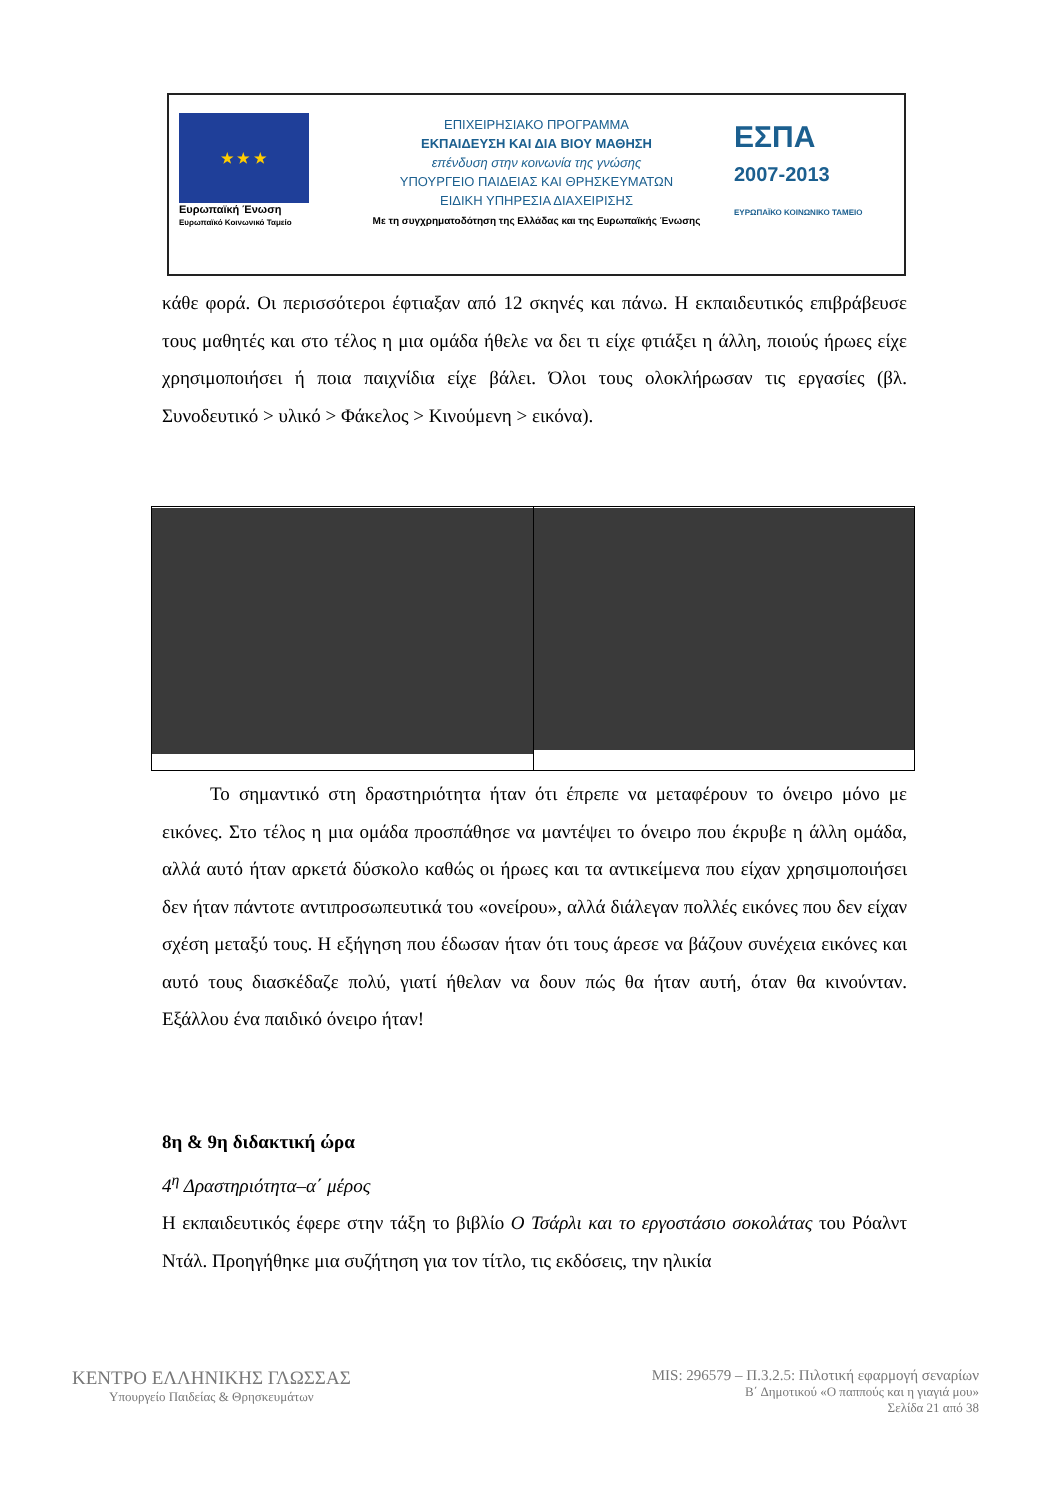★ ★ ★
Ευρωπαϊκή Ένωση
Ευρωπαϊκό Κοινωνικό Ταμείο
ΕΠΙΧΕΙΡΗΣΙΑΚΟ ΠΡΟΓΡΑΜΜΑ
ΕΚΠΑΙΔΕΥΣΗ ΚΑΙ ΔΙΑ ΒΙΟΥ ΜΑΘΗΣΗ
επένδυση στην κοινωνία της γνώσης
ΥΠΟΥΡΓΕΙΟ ΠΑΙΔΕΙΑΣ ΚΑΙ ΘΡΗΣΚΕΥΜΑΤΩΝ
ΕΙΔΙΚΗ ΥΠΗΡΕΣΙΑ ΔΙΑΧΕΙΡΙΣΗΣ
Με τη συγχρηματοδότηση της Ελλάδας και της Ευρωπαϊκής Ένωσης
ΕΣΠΑ
2007-2013
ΕΥΡΩΠΑΪΚΟ ΚΟΙΝΩΝΙΚΟ ΤΑΜΕΙΟ
κάθε φορά. Οι περισσότεροι έφτιαξαν από 12 σκηνές και πάνω. Η εκπαιδευτικός επιβράβευσε τους μαθητές και στο τέλος η μια ομάδα ήθελε να δει τι είχε φτιάξει η άλλη, ποιούς ήρωες είχε χρησιμοποιήσει ή ποια παιχνίδια είχε βάλει. Όλοι τους ολοκλήρωσαν τις εργασίες (βλ. Συνοδευτικό > υλικό > Φάκελος > Κινούμενη > εικόνα).
Το σημαντικό στη δραστηριότητα ήταν ότι έπρεπε να μεταφέρουν το όνειρο μόνο με εικόνες. Στο τέλος η μια ομάδα προσπάθησε να μαντέψει το όνειρο που έκρυβε η άλλη ομάδα, αλλά αυτό ήταν αρκετά δύσκολο καθώς οι ήρωες και τα αντικείμενα που είχαν χρησιμοποιήσει δεν ήταν πάντοτε αντιπροσωπευτικά του «ονείρου», αλλά διάλεγαν πολλές εικόνες που δεν είχαν σχέση μεταξύ τους. Η εξήγηση που έδωσαν ήταν ότι τους άρεσε να βάζουν συνέχεια εικόνες και αυτό τους διασκέδαζε πολύ, γιατί ήθελαν να δουν πώς θα ήταν αυτή, όταν θα κινούνταν. Εξάλλου ένα παιδικό όνειρο ήταν!
8η & 9η διδακτική ώρα
4<sup>η</sup> Δραστηριότητα–α΄ μέρος
Η εκπαιδευτικός έφερε στην τάξη το βιβλίο Ο Τσάρλι και το εργοστάσιο σοκολάτας του Ρόαλντ Ντάλ. Προηγήθηκε μια συζήτηση για τον τίτλο, τις εκδόσεις, την ηλικία
ΚΕΝΤΡΟ ΕΛΛΗΝΙΚΗΣ ΓΛΩΣΣΑΣ
Υπουργείο Παιδείας & Θρησκευμάτων
MIS: 296579 – Π.3.2.5: Πιλοτική εφαρμογή σεναρίων
Β΄ Δημοτικού «Ο παππούς και η γιαγιά μου»
Σελίδα 21 από 38